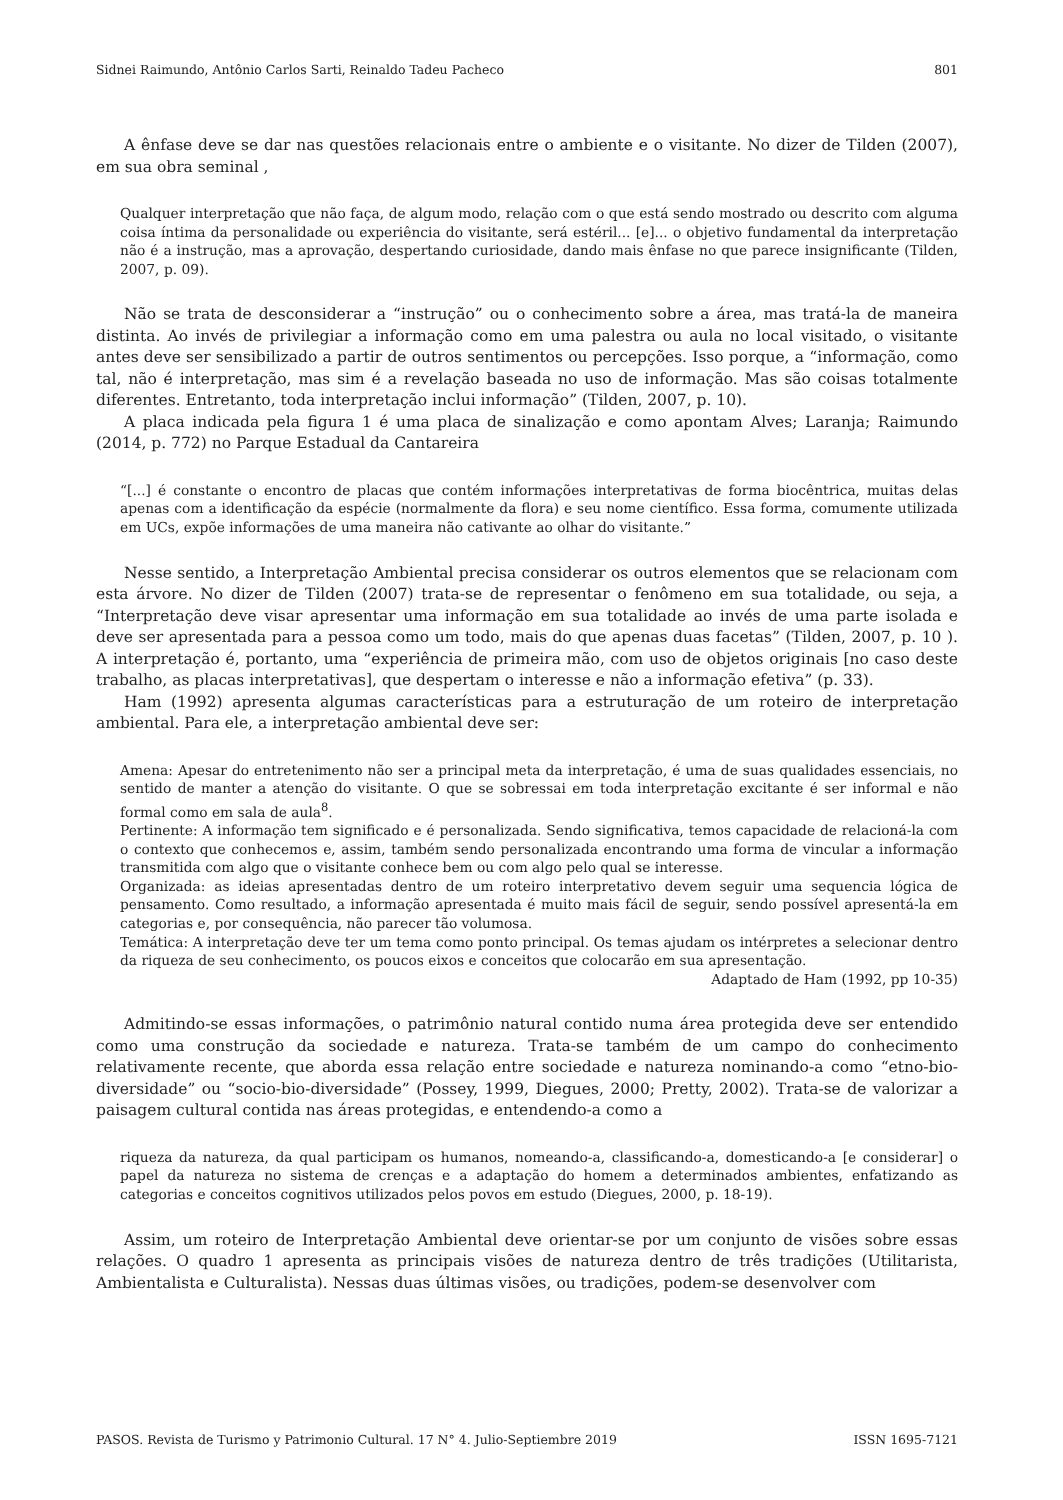Sidnei Raimundo, Antônio Carlos Sarti, Reinaldo Tadeu Pacheco 801
A ênfase deve se dar nas questões relacionais entre o ambiente e o visitante. No dizer de Tilden (2007), em sua obra seminal ,
Qualquer interpretação que não faça, de algum modo, relação com o que está sendo mostrado ou descrito com alguma coisa íntima da personalidade ou experiência do visitante, será estéril... [e]... o objetivo fundamental da interpretação não é a instrução, mas a aprovação, despertando curiosidade, dando mais ênfase no que parece insignificante (Tilden, 2007, p. 09).
Não se trata de desconsiderar a “instrução” ou o conhecimento sobre a área, mas tratá-la de maneira distinta. Ao invés de privilegiar a informação como em uma palestra ou aula no local visitado, o visitante antes deve ser sensibilizado a partir de outros sentimentos ou percepções. Isso porque, a “informação, como tal, não é interpretação, mas sim é a revelação baseada no uso de informação. Mas são coisas totalmente diferentes. Entretanto, toda interpretação inclui informação” (Tilden, 2007, p. 10).
A placa indicada pela figura 1 é uma placa de sinalização e como apontam Alves; Laranja; Raimundo (2014, p. 772) no Parque Estadual da Cantareira
“[...] é constante o encontro de placas que contém informações interpretativas de forma biocêntrica, muitas delas apenas com a identificação da espécie (normalmente da flora) e seu nome científico. Essa forma, comumente utilizada em UCs, expõe informações de uma maneira não cativante ao olhar do visitante.”
Nesse sentido, a Interpretação Ambiental precisa considerar os outros elementos que se relacionam com esta árvore. No dizer de Tilden (2007) trata-se de representar o fenômeno em sua totalidade, ou seja, a “Interpretação deve visar apresentar uma informação em sua totalidade ao invés de uma parte isolada e deve ser apresentada para a pessoa como um todo, mais do que apenas duas facetas” (Tilden, 2007, p. 10 ). A interpretação é, portanto, uma “experiência de primeira mão, com uso de objetos originais [no caso deste trabalho, as placas interpretativas], que despertam o interesse e não a informação efetiva” (p. 33).
Ham (1992) apresenta algumas características para a estruturação de um roteiro de interpretação ambiental. Para ele, a interpretação ambiental deve ser:
Amena: Apesar do entretenimento não ser a principal meta da interpretação, é uma de suas qualidades essenciais, no sentido de manter a atenção do visitante. O que se sobressai em toda interpretação excitante é ser informal e não formal como em sala de aula<sup>8</sup>.
Pertinente: A informação tem significado e é personalizada. Sendo significativa, temos capacidade de relacioná-la com o contexto que conhecemos e, assim, também sendo personalizada encontrando uma forma de vincular a informação transmitida com algo que o visitante conhece bem ou com algo pelo qual se interesse.
Organizada: as ideias apresentadas dentro de um roteiro interpretativo devem seguir uma sequencia lógica de pensamento. Como resultado, a informação apresentada é muito mais fácil de seguir, sendo possível apresentá-la em categorias e, por consequência, não parecer tão volumosa.
Temática: A interpretação deve ter um tema como ponto principal. Os temas ajudam os intérpretes a selecionar dentro da riqueza de seu conhecimento, os poucos eixos e conceitos que colocarão em sua apresentação.
Adaptado de Ham (1992, pp 10-35)
Admitindo-se essas informações, o patrimônio natural contido numa área protegida deve ser entendido como uma construção da sociedade e natureza. Trata-se também de um campo do conhecimento relativamente recente, que aborda essa relação entre sociedade e natureza nominando-a como “etno-bio-diversidade” ou “socio-bio-diversidade” (Possey, 1999, Diegues, 2000; Pretty, 2002). Trata-se de valorizar a paisagem cultural contida nas áreas protegidas, e entendendo-a como a
riqueza da natureza, da qual participam os humanos, nomeando-a, classificando-a, domesticando-a [e considerar] o papel da natureza no sistema de crenças e a adaptação do homem a determinados ambientes, enfatizando as categorias e conceitos cognitivos utilizados pelos povos em estudo (Diegues, 2000, p. 18-19).
Assim, um roteiro de Interpretação Ambiental deve orientar-se por um conjunto de visões sobre essas relações. O quadro 1 apresenta as principais visões de natureza dentro de três tradições (Utilitarista, Ambientalista e Culturalista). Nessas duas últimas visões, ou tradições, podem-se desenvolver com
PASOS. Revista de Turismo y Patrimonio Cultural. 17 N° 4. Julio-Septiembre 2019 ISSN 1695-7121